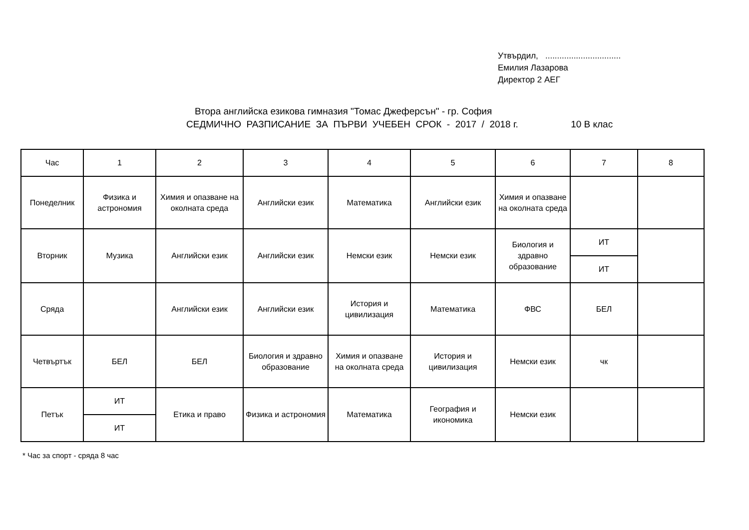Утвърдил, ................................
Емилия Лазарова
Директор 2 АЕГ
Втора английска езикова гимназия "Томас Джеферсън" - гр. София
СЕДМИЧНО РАЗПИСАНИЕ ЗА ПЪРВИ УЧЕБЕН СРОК - 2017 / 2018 г. 10 В клас
| Час | 1 | 2 | 3 | 4 | 5 | 6 | 7 | 8 |
| --- | --- | --- | --- | --- | --- | --- | --- | --- |
| Понеделник | Физика и астрономия | Химия и опазване на околната среда | Английски език | Математика | Английски език | Химия и опазване на околната среда | | |
| Вторник | Музика | Английски език | Английски език | Немски език | Немски език | Биология и здравно образование | ИТ | |
| | | | | | | | ИТ | |
| Сряда | | Английски език | Английски език | История и цивилизация | Математика | ФВС | БЕЛ | |
| Четвъртък | БЕЛ | БЕЛ | Биология и здравно образование | Химия и опазване на околната среда | История и цивилизация | Немски език | чк | |
| Петък | ИТ | Етика и право | Физика и астрономия | Математика | География и икономика | Немски език | | |
| | ИТ | | | | | | | |
* Час за спорт - сряда 8 час